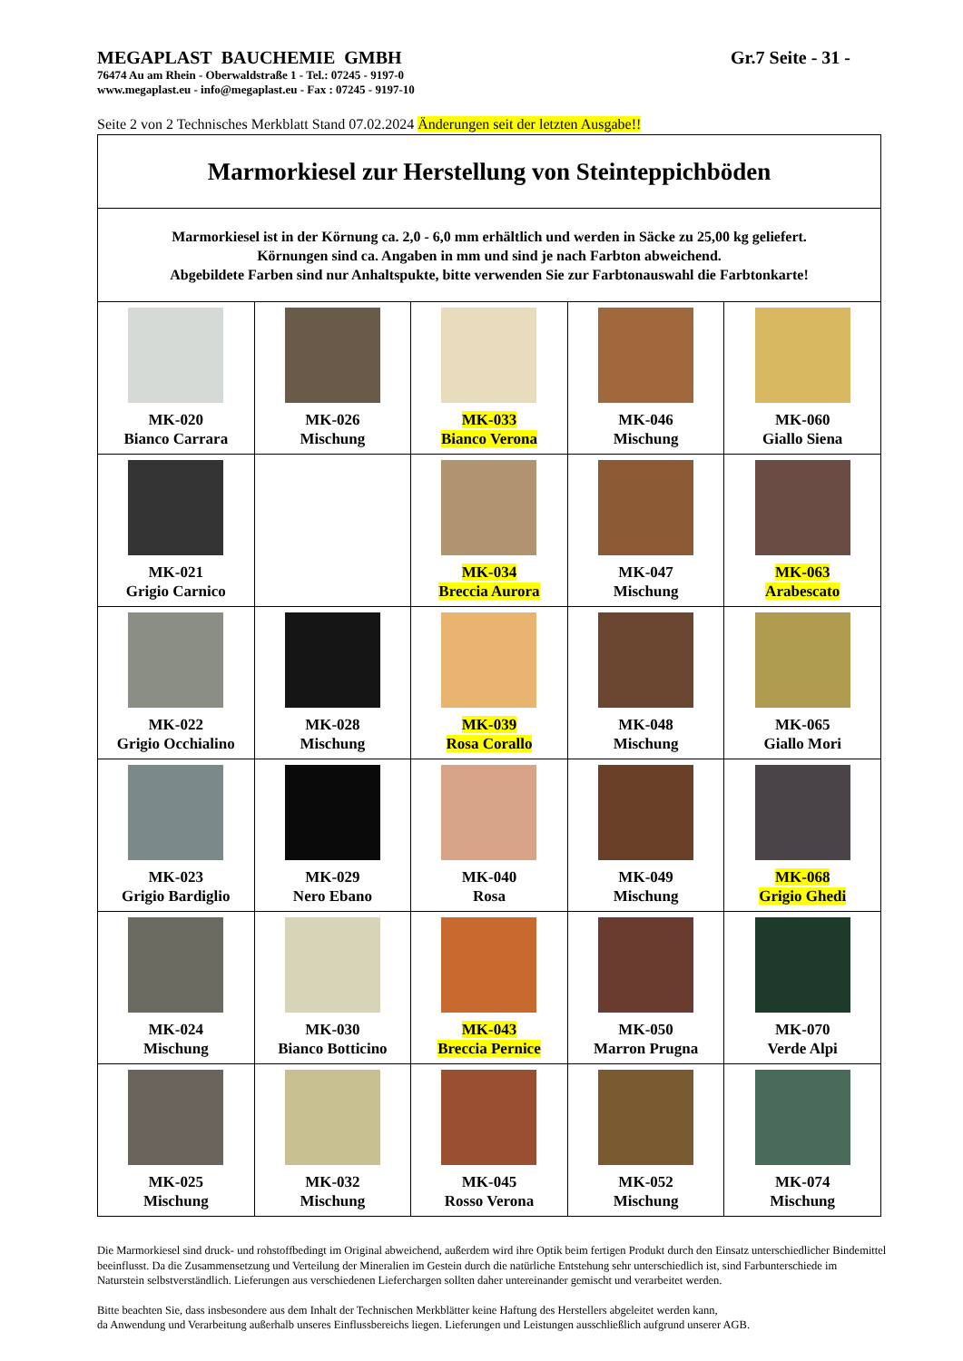MEGAPLAST BAUCHEMIE GMBH Gr.7 Seite - 31 -
76474 Au am Rhein - Oberwaldstraße 1 - Tel.: 07245 - 9197-0
www.megaplast.eu - info@megaplast.eu - Fax : 07245 - 9197-10
Seite 2 von 2 Technisches Merkblatt Stand 07.02.2024 Änderungen seit der letzten Ausgabe!!
| Marmorkiesel zur Herstellung von Steinteppichböden | | | | |
| Marmorkiesel ist in der Körnung ca. 2,0 - 6,0 mm erhältlich und werden in Säcke zu 25,00 kg geliefert. Körnungen sind ca. Angaben in mm und sind je nach Farbton abweichend. Abgebildete Farben sind nur Anhaltspukte, bitte verwenden Sie zur Farbtonauswahl die Farbtonkarte! | | | | |
| MK-020 Bianco Carrara | MK-026 Mischung | MK-033 Bianco Verona | MK-046 Mischung | MK-060 Giallo Siena |
| MK-021 Grigio Carnico | | MK-034 Breccia Aurora | MK-047 Mischung | MK-063 Arabescato |
| MK-022 Grigio Occhialino | MK-028 Mischung | MK-039 Rosa Corallo | MK-048 Mischung | MK-065 Giallo Mori |
| MK-023 Grigio Bardiglio | MK-029 Nero Ebano | MK-040 Rosa | MK-049 Mischung | MK-068 Grigio Ghedi |
| MK-024 Mischung | MK-030 Bianco Botticino | MK-043 Breccia Pernice | MK-050 Marron Prugna | MK-070 Verde Alpi |
| MK-025 Mischung | MK-032 Mischung | MK-045 Rosso Verona | MK-052 Mischung | MK-074 Mischung |
Die Marmorkiesel sind druck- und rohstoffbedingt im Original abweichend, außerdem wird ihre Optik beim fertigen Produkt durch den Einsatz unterschiedlicher Bindemittel beeinflusst. Da die Zusammensetzung und Verteilung der Mineralien im Gestein durch die natürliche Entstehung sehr unterschiedlich ist, sind Farbunterschiede im Naturstein selbstverständlich. Lieferungen aus verschiedenen Lieferchargen sollten daher untereinander gemischt und verarbeitet werden.
Bitte beachten Sie, dass insbesondere aus dem Inhalt der Technischen Merkblätter keine Haftung des Herstellers abgeleitet werden kann,
da Anwendung und Verarbeitung außerhalb unseres Einflussbereichs liegen. Lieferungen und Leistungen ausschließlich aufgrund unserer AGB.